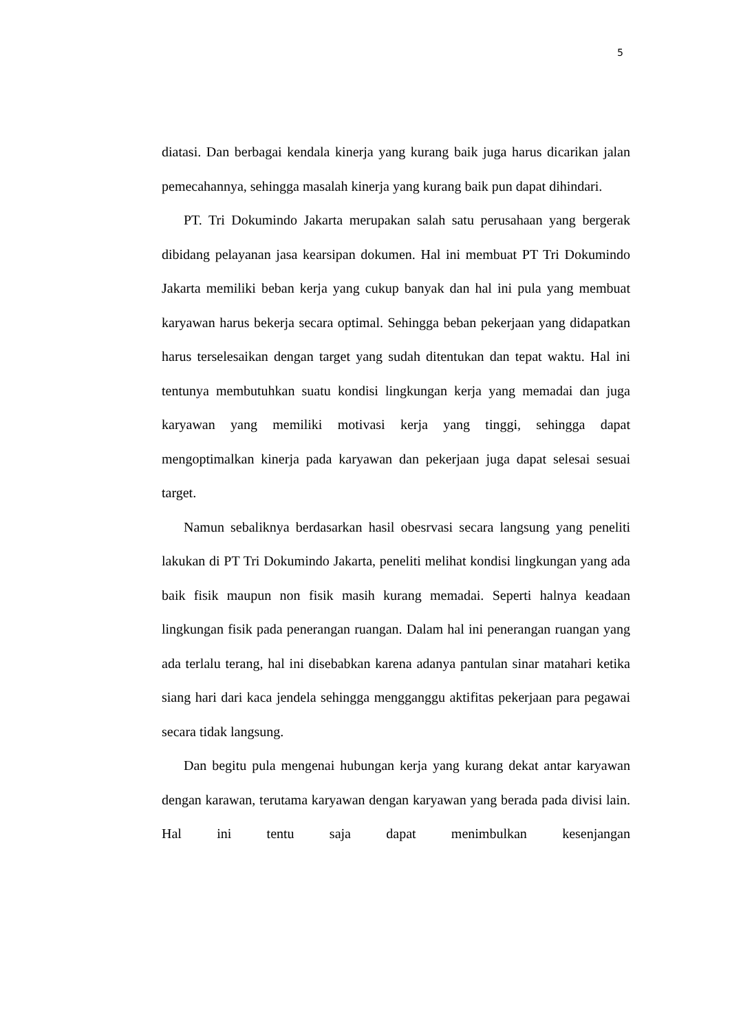5
diatasi. Dan berbagai kendala kinerja yang kurang baik juga harus dicarikan jalan pemecahannya, sehingga masalah kinerja yang kurang baik pun dapat dihindari.
PT. Tri Dokumindo Jakarta merupakan salah satu perusahaan yang bergerak dibidang pelayanan jasa kearsipan dokumen. Hal ini membuat PT Tri Dokumindo Jakarta memiliki beban kerja yang cukup banyak dan hal ini pula yang membuat karyawan harus bekerja secara optimal. Sehingga beban pekerjaan yang didapatkan harus terselesaikan dengan target yang sudah ditentukan dan tepat waktu. Hal ini tentunya membutuhkan suatu kondisi lingkungan kerja yang memadai dan juga karyawan yang memiliki motivasi kerja yang tinggi, sehingga dapat mengoptimalkan kinerja pada karyawan dan pekerjaan juga dapat selesai sesuai target.
Namun sebaliknya berdasarkan hasil obesrvasi secara langsung yang peneliti lakukan di PT Tri Dokumindo Jakarta, peneliti melihat kondisi lingkungan yang ada baik fisik maupun non fisik masih kurang memadai. Seperti halnya keadaan lingkungan fisik pada penerangan ruangan. Dalam hal ini penerangan ruangan yang ada terlalu terang, hal ini disebabkan karena adanya pantulan sinar matahari ketika siang hari dari kaca jendela sehingga mengganggu aktifitas pekerjaan para pegawai secara tidak langsung.
Dan begitu pula mengenai hubungan kerja yang kurang dekat antar karyawan dengan karawan, terutama karyawan dengan karyawan yang berada pada divisi lain. Hal ini tentu saja dapat menimbulkan kesenjangan